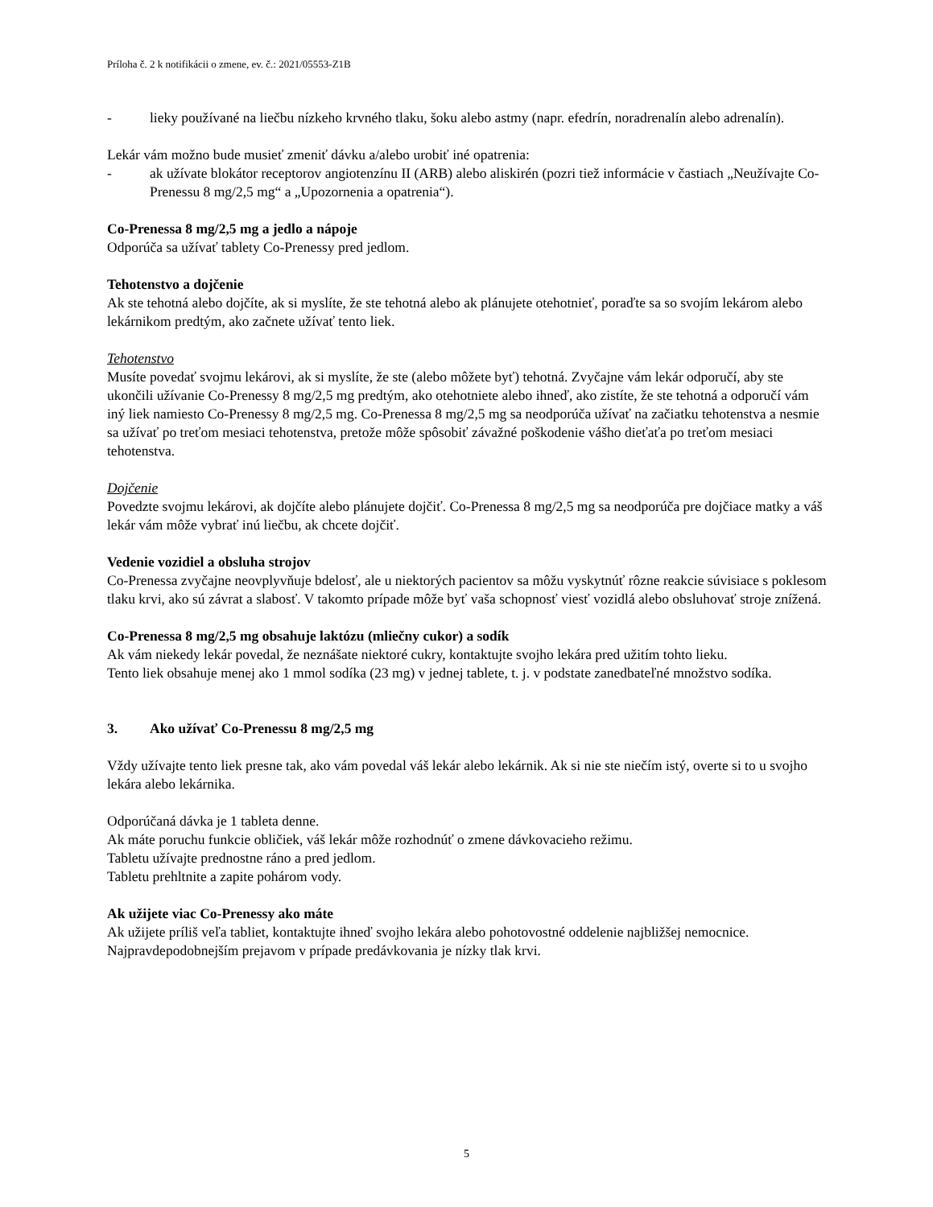Príloha č. 2 k notifikácii o zmene, ev. č.: 2021/05553-Z1B
- lieky používané na liečbu nízkeho krvného tlaku, šoku alebo astmy (napr. efedrín, noradrenalín alebo adrenalín).
Lekár vám možno bude musieť zmeniť dávku a/alebo urobiť iné opatrenia:
- ak užívate blokátor receptorov angiotenzínu II (ARB) alebo aliskirén (pozri tiež informácie v častiach „Neužívajte Co-Prenessu 8 mg/2,5 mg“ a „Upozornenia a opatrenia“).
Co-Prenessa 8 mg/2,5 mg a jedlo a nápoje
Odporúča sa užívať tablety Co-Prenessy pred jedlom.
Tehotenstvo a dojčenie
Ak ste tehotná alebo dojčíte, ak si myslíte, že ste tehotná alebo ak plánujete otehotnieť, poraďte sa so svojím lekárom alebo lekárnikom predtým, ako začnete užívať tento liek.
Tehotenstvo
Musíte povedať svojmu lekárovi, ak si myslíte, že ste (alebo môžete byť) tehotná. Zvyčajne vám lekár odporučí, aby ste ukončili užívanie Co-Prenessy 8 mg/2,5 mg predtým, ako otehotniete alebo ihneď, ako zistíte, že ste tehotná a odporučí vám iný liek namiesto Co-Prenessy 8 mg/2,5 mg. Co-Prenessa 8 mg/2,5 mg sa neodporúča užívať na začiatku tehotenstva a nesmie sa užívať po treťom mesiaci tehotenstva, pretože môže spôsobiť závažné poškodenie vášho dieťaťa po treťom mesiaci tehotenstva.
Dojčenie
Povedzte svojmu lekárovi, ak dojčíte alebo plánujete dojčiť. Co-Prenessa 8 mg/2,5 mg sa neodporúča pre dojčiace matky a váš lekár vám môže vybrať inú liečbu, ak chcete dojčiť.
Vedenie vozidiel a obsluha strojov
Co-Prenessa zvyčajne neovplyvňuje bdelosť, ale u niektorých pacientov sa môžu vyskytnúť rôzne reakcie súvisiace s poklesom tlaku krvi, ako sú závrat a slabosť. V takomto prípade môže byť vaša schopnosť viesť vozidlá alebo obsluhovať stroje znížená.
Co-Prenessa 8 mg/2,5 mg obsahuje laktózu (mliečny cukor) a sodík
Ak vám niekedy lekár povedal, že neznášate niektoré cukry, kontaktujte svojho lekára pred užitím tohto lieku.
Tento liek obsahuje menej ako 1 mmol sodíka (23 mg) v jednej tablete, t. j. v podstate zanedbateľné množstvo sodíka.
3. Ako užívať Co-Prenessu 8 mg/2,5 mg
Vždy užívajte tento liek presne tak, ako vám povedal váš lekár alebo lekárnik. Ak si nie ste niečím istý, overte si to u svojho lekára alebo lekárnika.
Odporúčaná dávka je 1 tableta denne.
Ak máte poruchu funkcie obličiek, váš lekár môže rozhodnúť o zmene dávkovacieho režimu.
Tabletu užívajte prednostne ráno a pred jedlom.
Tabletu prehltnite a zapite pohárom vody.
Ak užijete viac Co-Prenessy ako máte
Ak užijete príliš veľa tabliet, kontaktujte ihneď svojho lekára alebo pohotovostné oddelenie najbližšej nemocnice. Najpravdepodobnejším prejavom v prípade predávkovania je nízky tlak krvi.
5